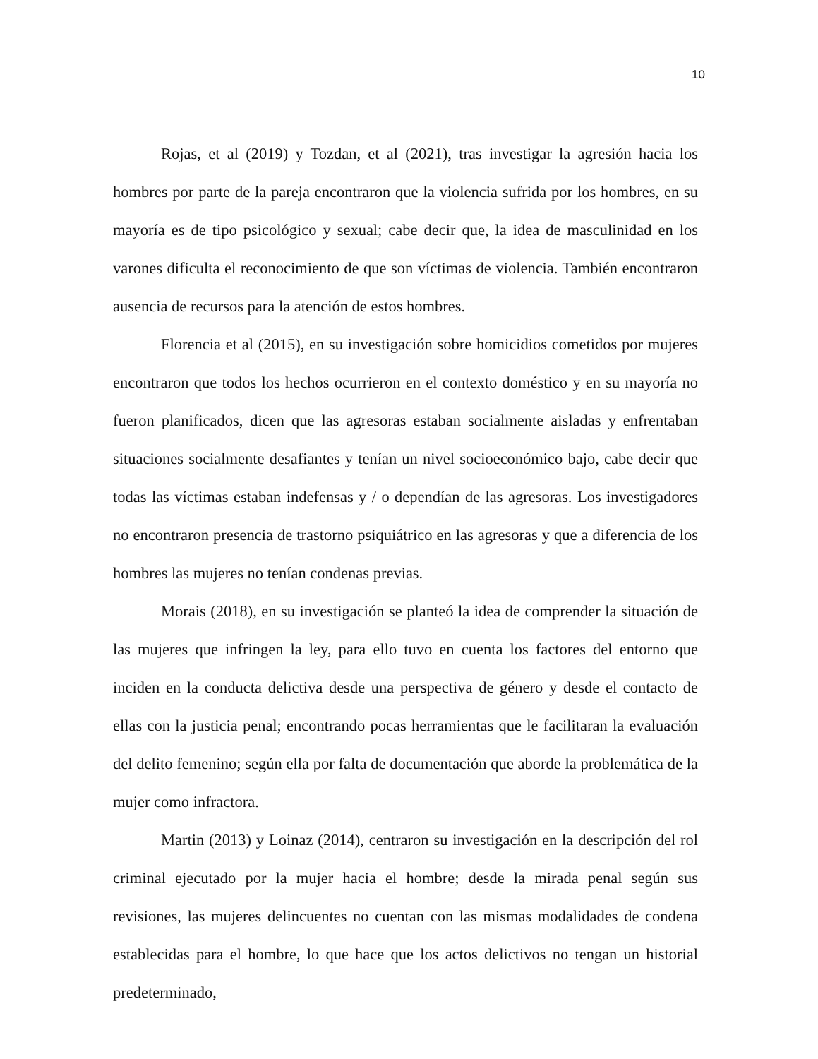10
Rojas, et al (2019) y Tozdan, et al (2021), tras investigar la agresión hacia los hombres por parte de la pareja encontraron que la violencia sufrida por los hombres, en su mayoría es de tipo psicológico y sexual; cabe decir que, la idea de masculinidad en los varones dificulta el reconocimiento de que son víctimas de violencia. También encontraron ausencia de recursos para la atención de estos hombres.
Florencia et al (2015), en su investigación sobre homicidios cometidos por mujeres encontraron que todos los hechos ocurrieron en el contexto doméstico y en su mayoría no fueron planificados, dicen que las agresoras estaban socialmente aisladas y enfrentaban situaciones socialmente desafiantes y tenían un nivel socioeconómico bajo, cabe decir que todas las víctimas estaban indefensas y / o dependían de las agresoras. Los investigadores no encontraron presencia de trastorno psiquiátrico en las agresoras y que a diferencia de los hombres las mujeres no tenían condenas previas.
Morais (2018), en su investigación se planteó la idea de comprender la situación de las mujeres que infringen la ley, para ello tuvo en cuenta los factores del entorno que inciden en la conducta delictiva desde una perspectiva de género y desde el contacto de ellas con la justicia penal; encontrando pocas herramientas que le facilitaran la evaluación del delito femenino; según ella por falta de documentación que aborde la problemática de la mujer como infractora.
Martin (2013) y Loinaz (2014), centraron su investigación en la descripción del rol criminal ejecutado por la mujer hacia el hombre; desde la mirada penal según sus revisiones, las mujeres delincuentes no cuentan con las mismas modalidades de condena establecidas para el hombre, lo que hace que los actos delictivos no tengan un historial predeterminado,